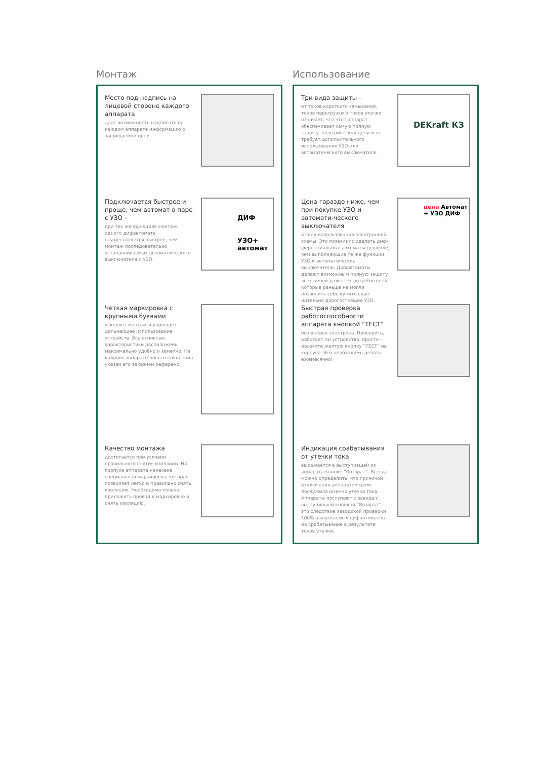Монтаж
Место под надпись на лицевой стороне каждого аппарата
дает возможность надписать на каждом аппарате информацию о защищаемой цепи.
Подключается быстрее и проще, чем автомат в паре с УЗО –
при тех же функциях монтаж одного дифавтомата осуществляется быстрее, чем монтаж последовательно устанавливаемых автоматического выключателя и УЗО.
ДИФ
УЗО+ автомат
Четкая маркировка с крупными буквами
ускоряет монтаж и упрощает дальнейшее использование устройств. Все основные характеристики расположены максимально удобно и заметно. На каждом аппарате нового поколения указан его заказной референс.
Качество монтажа
достигается при условии правильного снятия изоляции. На корпусе аппарата нанесена специальная маркировка, которая позволяет легко и правильно снять изоляцию. Необходимо только приложить провод к маркировке и снять изоляцию.
Использование
Три вида защиты –
от токов короткого замыкания, токов перегрузки и токов утечки означает, что этот аппарат обеспечивает самую полную защиту электрической цепи и не требует дополнительного использования УЗО или автоматического выключателя.
DEKraft КЗ
Цена гораздо ниже, чем при покупке УЗО и автомати-ческого выключателя
в силу использования электронной схемы. Это позволило сделать диф-ференциальные автоматы дешевле, чем выполняющие те же функции УЗО и автоматические выключатели. Дифавтоматы делают возможным полную защиту всех цепей даже тех потребителей, которые раньше не могли позволить себе купить срав-нительно дорогостоящее УЗО.
цена Автомат + УЗО ДИФ
Быстрая проверка работоспособности аппарата кнопкой “ТЕСТ”
без вызова электрика. Проверить, работает ли устройство, просто – нажмите желтую кнопку “ТЕСТ” на корпусе. Это необходимо делать ежемесячно!
Индикация срабатывания от утечки тока
выражается в выступившей из аппарата кнопке “Возврат”. Всегда можно определить, что причиной отключения аппаратом цепи послужила именно утечка тока. Аппараты поступают с завода с выступившей кнопкой “Возврат” – это следствие заводской проверки 100% выпускаемых дифавтоматов на срабатывание в результате токов утечки.